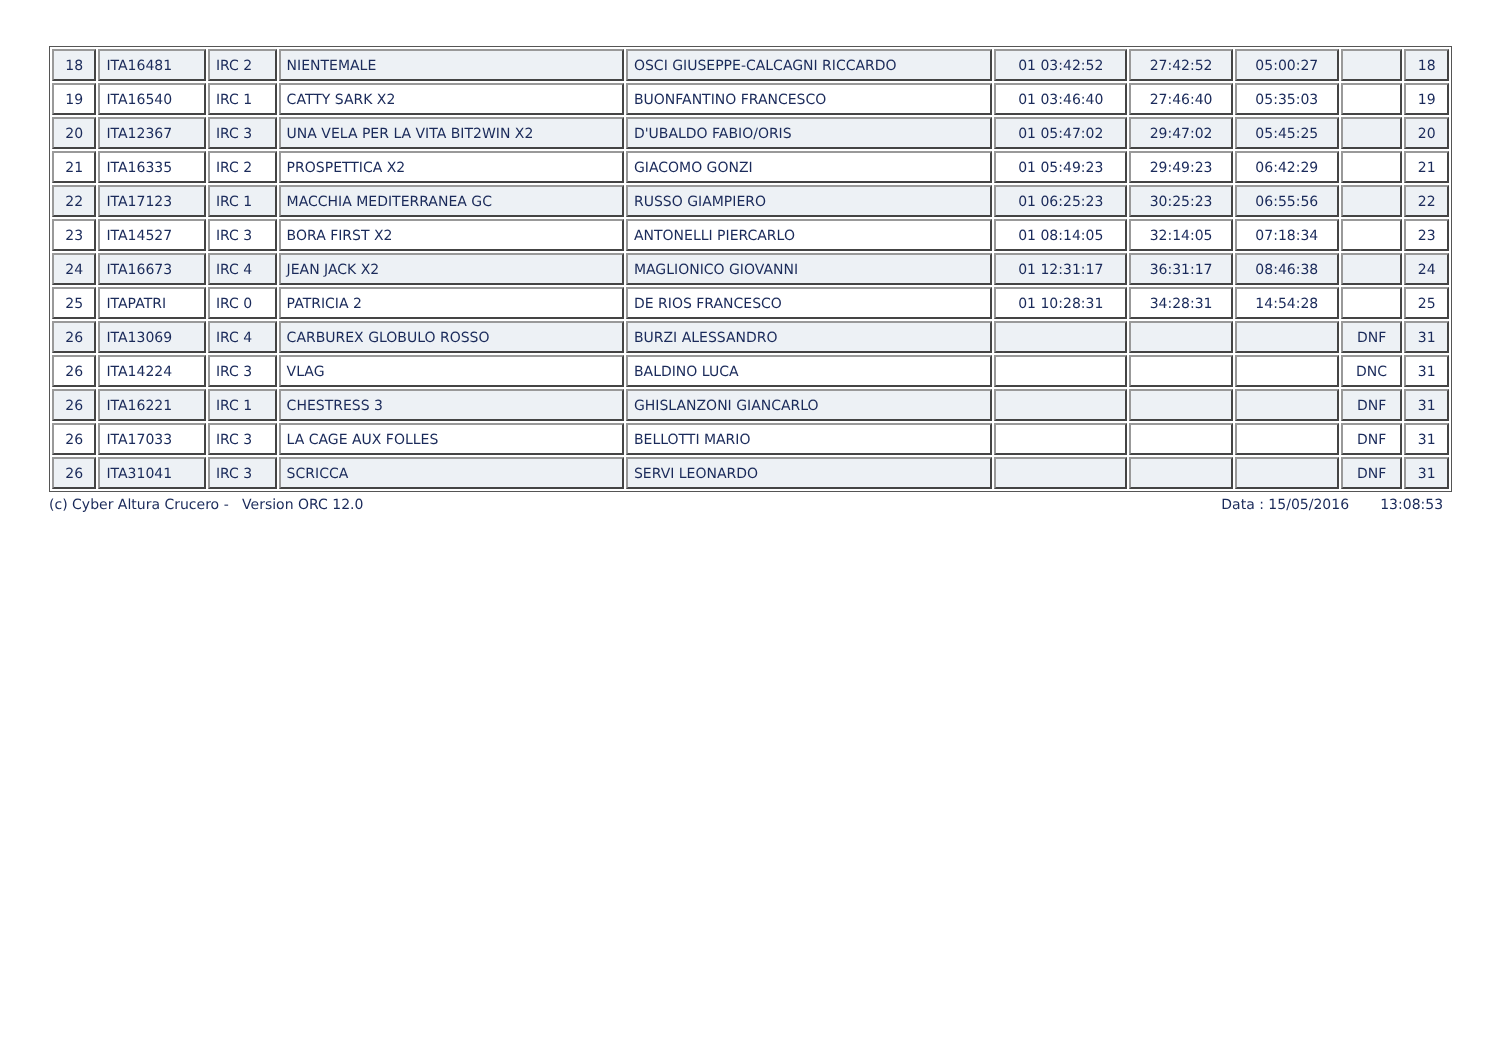| 18 | ITA16481 | IRC 2 | NIENTEMALE | OSCI GIUSEPPE-CALCAGNI RICCARDO | 01 03:42:52 | 27:42:52 | 05:00:27 | | 18 |
| 19 | ITA16540 | IRC 1 | CATTY SARK X2 | BUONFANTINO FRANCESCO | 01 03:46:40 | 27:46:40 | 05:35:03 | | 19 |
| 20 | ITA12367 | IRC 3 | UNA VELA PER LA VITA BIT2WIN X2 | D'UBALDO FABIO/ORIS | 01 05:47:02 | 29:47:02 | 05:45:25 | | 20 |
| 21 | ITA16335 | IRC 2 | PROSPETTICA X2 | GIACOMO GONZI | 01 05:49:23 | 29:49:23 | 06:42:29 | | 21 |
| 22 | ITA17123 | IRC 1 | MACCHIA MEDITERRANEA GC | RUSSO GIAMPIERO | 01 06:25:23 | 30:25:23 | 06:55:56 | | 22 |
| 23 | ITA14527 | IRC 3 | BORA FIRST X2 | ANTONELLI PIERCARLO | 01 08:14:05 | 32:14:05 | 07:18:34 | | 23 |
| 24 | ITA16673 | IRC 4 | JEAN JACK X2 | MAGLIONICO GIOVANNI | 01 12:31:17 | 36:31:17 | 08:46:38 | | 24 |
| 25 | ITAPATRI | IRC 0 | PATRICIA 2 | DE RIOS FRANCESCO | 01 10:28:31 | 34:28:31 | 14:54:28 | | 25 |
| 26 | ITA13069 | IRC 4 | CARBUREX GLOBULO ROSSO | BURZI ALESSANDRO | | | | DNF | 31 |
| 26 | ITA14224 | IRC 3 | VLAG | BALDINO LUCA | | | | DNC | 31 |
| 26 | ITA16221 | IRC 1 | CHESTRESS 3 | GHISLANZONI GIANCARLO | | | | DNF | 31 |
| 26 | ITA17033 | IRC 3 | LA CAGE AUX FOLLES | BELLOTTI MARIO | | | | DNF | 31 |
| 26 | ITA31041 | IRC 3 | SCRICCA | SERVI LEONARDO | | | | DNF | 31 |
(c) Cyber Altura Crucero - Version ORC 12.0 Data : 15/05/2016 13:08:53